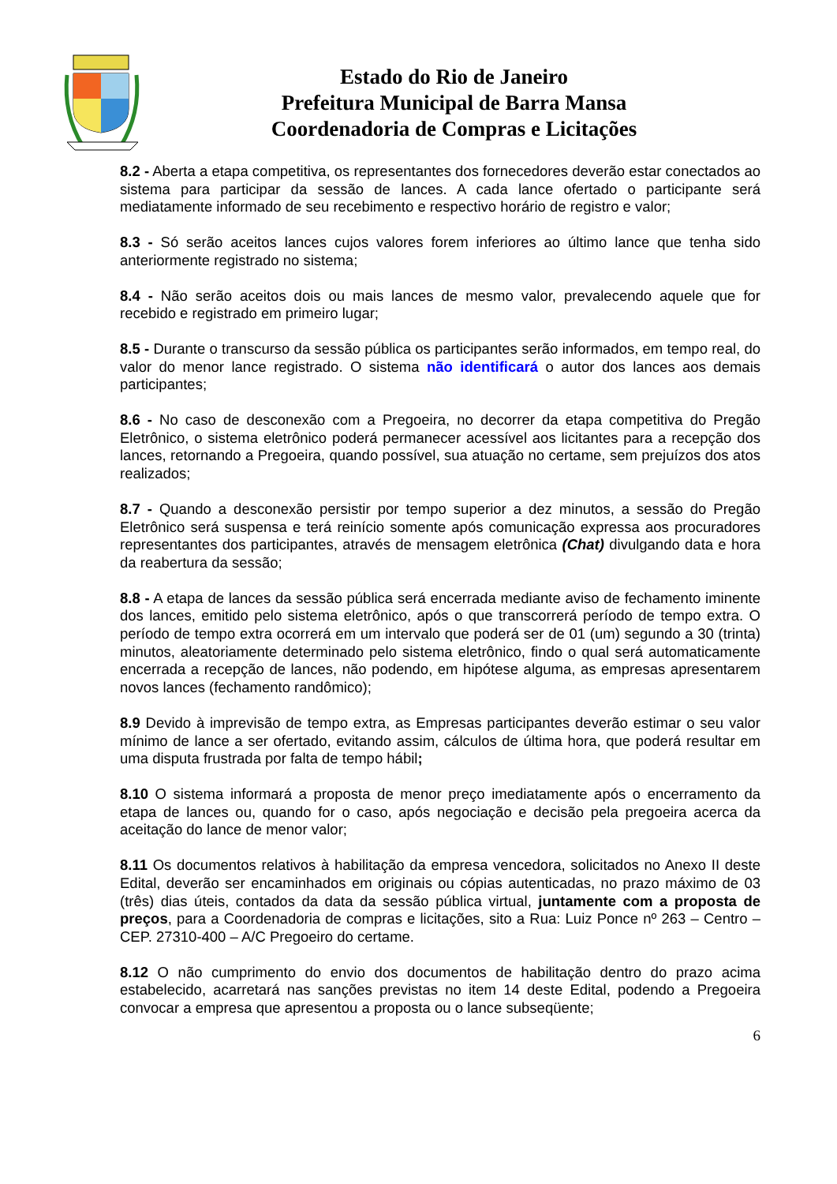Estado do Rio de Janeiro
Prefeitura Municipal de Barra Mansa
Coordenadoria de Compras e Licitações
8.2 - Aberta a etapa competitiva, os representantes dos fornecedores deverão estar conectados ao sistema para participar da sessão de lances. A cada lance ofertado o participante será mediatamente informado de seu recebimento e respectivo horário de registro e valor;
8.3 - Só serão aceitos lances cujos valores forem inferiores ao último lance que tenha sido anteriormente registrado no sistema;
8.4 - Não serão aceitos dois ou mais lances de mesmo valor, prevalecendo aquele que for recebido e registrado em primeiro lugar;
8.5 - Durante o transcurso da sessão pública os participantes serão informados, em tempo real, do valor do menor lance registrado. O sistema não identificará o autor dos lances aos demais participantes;
8.6 - No caso de desconexão com a Pregoeira, no decorrer da etapa competitiva do Pregão Eletrônico, o sistema eletrônico poderá permanecer acessível aos licitantes para a recepção dos lances, retornando a Pregoeira, quando possível, sua atuação no certame, sem prejuízos dos atos realizados;
8.7 - Quando a desconexão persistir por tempo superior a dez minutos, a sessão do Pregão Eletrônico será suspensa e terá reinício somente após comunicação expressa aos procuradores representantes dos participantes, através de mensagem eletrônica (Chat) divulgando data e hora da reabertura da sessão;
8.8 - A etapa de lances da sessão pública será encerrada mediante aviso de fechamento iminente dos lances, emitido pelo sistema eletrônico, após o que transcorrerá período de tempo extra. O período de tempo extra ocorrerá em um intervalo que poderá ser de 01 (um) segundo a 30 (trinta) minutos, aleatoriamente determinado pelo sistema eletrônico, findo o qual será automaticamente encerrada a recepção de lances, não podendo, em hipótese alguma, as empresas apresentarem novos lances (fechamento randômico);
8.9 Devido à imprevisão de tempo extra, as Empresas participantes deverão estimar o seu valor mínimo de lance a ser ofertado, evitando assim, cálculos de última hora, que poderá resultar em uma disputa frustrada por falta de tempo hábil;
8.10 O sistema informará a proposta de menor preço imediatamente após o encerramento da etapa de lances ou, quando for o caso, após negociação e decisão pela pregoeira acerca da aceitação do lance de menor valor;
8.11 Os documentos relativos à habilitação da empresa vencedora, solicitados no Anexo II deste Edital, deverão ser encaminhados em originais ou cópias autenticadas, no prazo máximo de 03 (três) dias úteis, contados da data da sessão pública virtual, juntamente com a proposta de preços, para a Coordenadoria de compras e licitações, sito a Rua: Luiz Ponce nº 263 – Centro – CEP. 27310-400 – A/C Pregoeiro do certame.
8.12 O não cumprimento do envio dos documentos de habilitação dentro do prazo acima estabelecido, acarretará nas sanções previstas no item 14 deste Edital, podendo a Pregoeira convocar a empresa que apresentou a proposta ou o lance subseqüente;
6